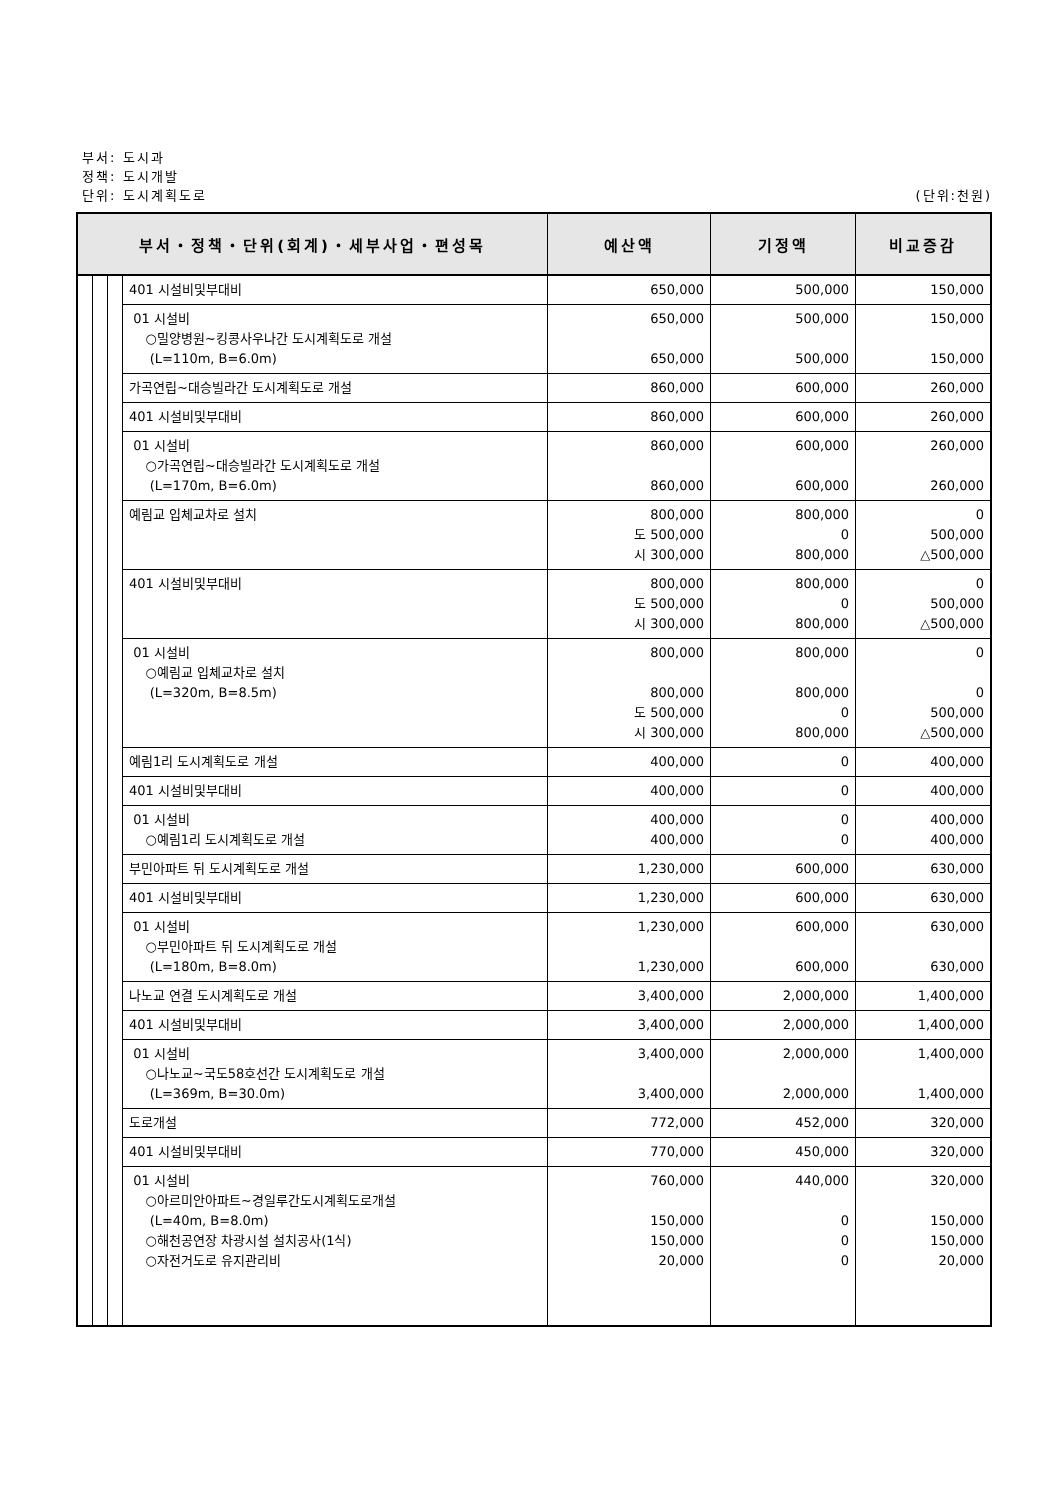부서: 도시과
정책: 도시개발
단위: 도시계획도로 (단위:천원)
| 부서・정책・단위(회계)・세부사업・편성목 | | | | 예산액 | 기정액 | 비교증감 |
| --- | --- | --- | --- | --- | --- | --- |
| | | | 401 시설비및부대비 | 650,000 | 500,000 | 150,000 |
| | | | 01 시설비 ○밀양병원~킹콩사우나간 도시계획도로 개설 (L=110m, B=6.0m) | 650,000 650,000 | 500,000 500,000 | 150,000 150,000 |
| | | | 가곡연립~대승빌라간 도시계획도로 개설 | 860,000 | 600,000 | 260,000 |
| | | | 401 시설비및부대비 | 860,000 | 600,000 | 260,000 |
| | | | 01 시설비 ○가곡연립~대승빌라간 도시계획도로 개설 (L=170m, B=6.0m) | 860,000 860,000 | 600,000 600,000 | 260,000 260,000 |
| | | | 예림교 입체교차로 설치 | 800,000 도 500,000 시 300,000 | 800,000 0 800,000 | 0 500,000 △500,000 |
| | | | 401 시설비및부대비 | 800,000 도 500,000 시 300,000 | 800,000 0 800,000 | 0 500,000 △500,000 |
| | | | 01 시설비 ○예림교 입체교차로 설치 (L=320m, B=8.5m) | 800,000 800,000 도 500,000 시 300,000 | 800,000 800,000 0 800,000 | 0 0 500,000 △500,000 |
| | | | 예림1리 도시계획도로 개설 | 400,000 | 0 | 400,000 |
| | | | 401 시설비및부대비 | 400,000 | 0 | 400,000 |
| | | | 01 시설비 ○예림1리 도시계획도로 개설 | 400,000 400,000 | 0 0 | 400,000 400,000 |
| | | | 부민아파트 뒤 도시계획도로 개설 | 1,230,000 | 600,000 | 630,000 |
| | | | 401 시설비및부대비 | 1,230,000 | 600,000 | 630,000 |
| | | | 01 시설비 ○부민아파트 뒤 도시계획도로 개설 (L=180m, B=8.0m) | 1,230,000 1,230,000 | 600,000 600,000 | 630,000 630,000 |
| | | | 나노교 연결 도시계획도로 개설 | 3,400,000 | 2,000,000 | 1,400,000 |
| | | | 401 시설비및부대비 | 3,400,000 | 2,000,000 | 1,400,000 |
| | | | 01 시설비 ○나노교~국도58호선간 도시계획도로 개설 (L=369m, B=30.0m) | 3,400,000 3,400,000 | 2,000,000 2,000,000 | 1,400,000 1,400,000 |
| | | | 도로개설 | 772,000 | 452,000 | 320,000 |
| | | | 401 시설비및부대비 | 770,000 | 450,000 | 320,000 |
| | | | 01 시설비 ○아르미안아파트~경일루간도시계획도로개설 (L=40m, B=8.0m) ○해천공연장 차광시설 설치공사(1식) ○자전거도로 유지관리비 | 760,000 150,000 150,000 20,000 | 440,000 0 0 0 | 320,000 150,000 150,000 20,000 |